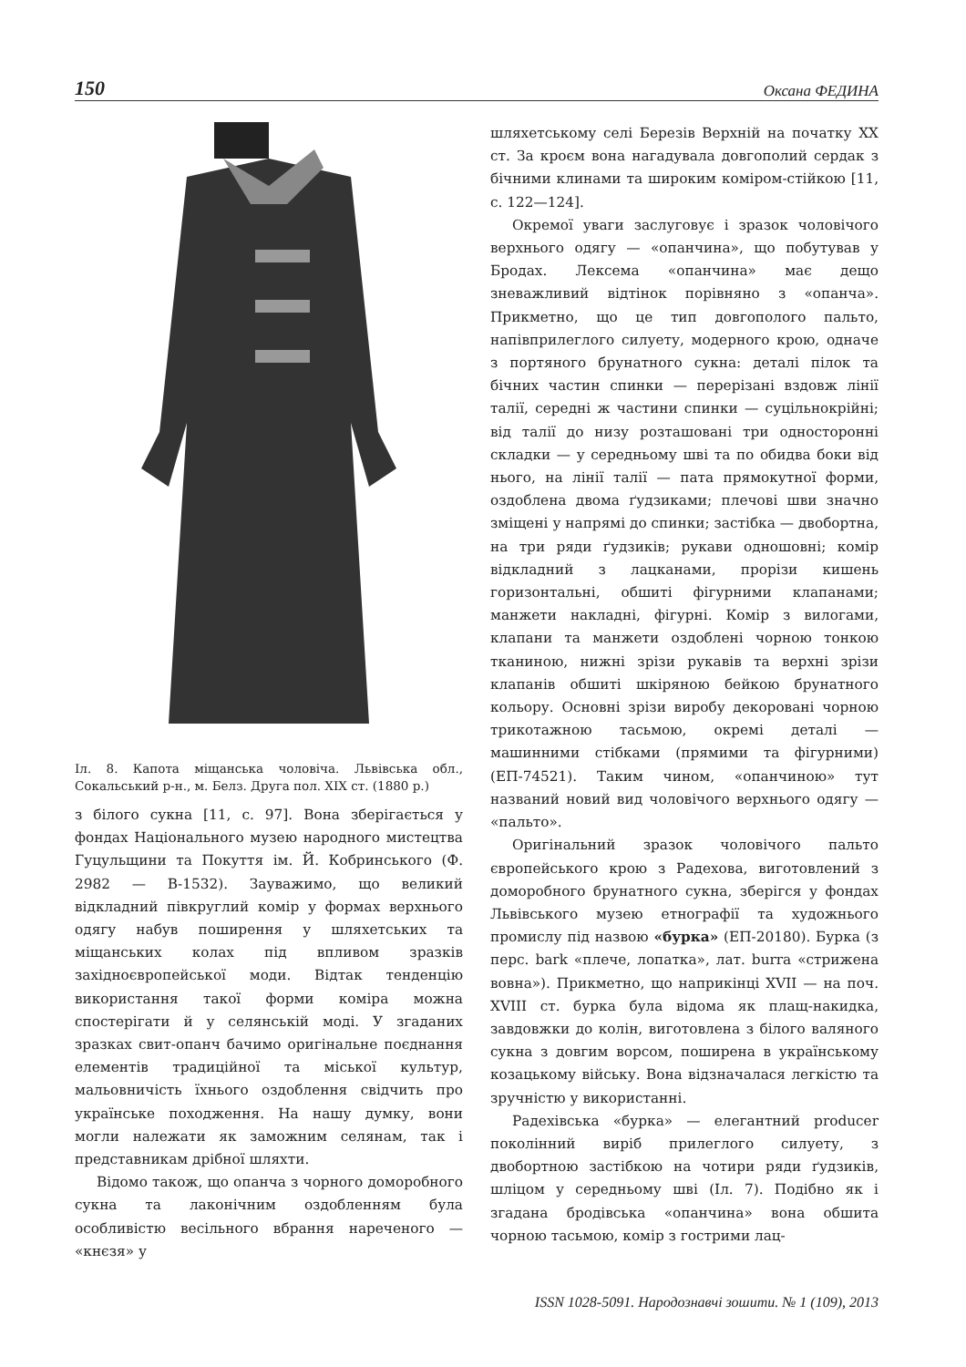150 Оксана ФЕДИНА
Іл. 8. Капота міщанська чоловіча. Львівська обл., Сокальський р-н., м. Белз. Друга пол. ХІХ ст. (1880 р.)
з білого сукна [11, с. 97]. Вона зберігається у фондах Національного музею народного мистецтва Гуцульщини та Покуття ім. Й. Кобринського (Ф. 2982 — В-1532). Зауважимо, що великий відкладний півкруглий комір у формах верхнього одягу набув поширення у шляхетських та міщанських колах під впливом зразків західноєвропейської моди. Відтак тенденцію використання такої форми коміра можна спостерігати й у селянській моді. У згаданих зразках свит-опанч бачимо оригінальне поєднання елементів традиційної та міської культур, мальовничість їхнього оздоблення свідчить про українське походження. На нашу думку, вони могли належати як заможним селянам, так і представникам дрібної шляхти.
Відомо також, що опанча з чорного доморобного сукна та лаконічним оздобленням була особливістю весільного вбрання нареченого — «кнєзя» у
шляхетському селі Березів Верхній на початку ХХ ст. За кроєм вона нагадувала довгополий сердак з бічними клинами та широким коміром-стійкою [11, с. 122—124].
Окремої уваги заслуговує і зразок чоловічого верхнього одягу — «опанчина», що побутував у Бродах. Лексема «опанчина» має дещо зневажливий відтінок порівняно з «опанча». Прикметно, що це тип довгополого пальто, напівприлеглого силуету, модерного крою, одначе з портяного брунатного сукна: деталі пілок та бічних частин спинки — перерізані вздовж лінії талії, середні ж частини спинки — суцільнокрійні; від талії до низу розташовані три односторонні складки — у середньому шві та по обидва боки від нього, на лінії талії — пата прямокутної форми, оздоблена двома ґудзиками; плечові шви значно зміщені у напрямі до спинки; застібка — двобортна, на три ряди ґудзиків; рукави одношовні; комір відкладний з лацканами, прорізи кишень горизонтальні, обшиті фігурними клапанами; манжети накладні, фігурні. Комір з вилогами, клапани та манжети оздоблені чорною тонкою тканиною, нижні зрізи рукавів та верхні зрізи клапанів обшиті шкіряною бейкою брунатного кольору. Основні зрізи виробу декоровані чорною трикотажною тасьмою, окремі деталі — машинними стібками (прямими та фігурними) (ЕП-74521). Таким чином, «опанчиною» тут названий новий вид чоловічого верхнього одягу — «пальто».
Оригінальний зразок чоловічого пальто європейського крою з Радехова, виготовлений з доморобного брунатного сукна, зберігся у фондах Львівського музею етнографії та художнього промислу під назвою «бурка» (ЕП-20180). Бурка (з перс. bark «плече, лопатка», лат. burra «стрижена вовна»). Прикметно, що наприкінці XVII — на поч. XVIII ст. бурка була відома як плащ-накидка, завдовжки до колін, виготовлена з білого валяного сукна з довгим ворсом, поширена в українському козацькому війську. Вона відзначалася легкістю та зручністю у використанні.
Радехівська «бурка» — елегантний producer поколінний виріб прилеглого силуету, з двобортною застібкою на чотири ряди ґудзиків, шліцом у середньому шві (Іл. 7). Подібно як і згадана бродівська «опанчина» вона обшита чорною тасьмою, комір з гострими лац-
ISSN 1028-5091. Народознавчі зошити. № 1 (109), 2013